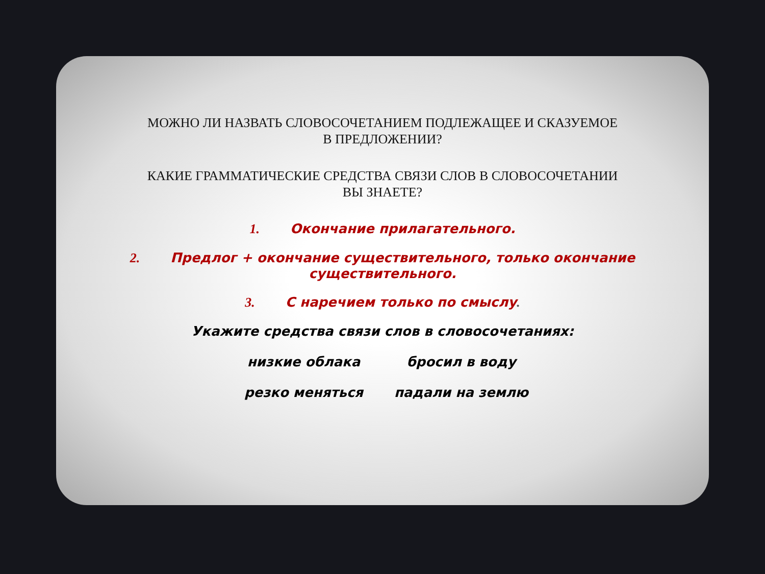МОЖНО ЛИ НАЗВАТЬ СЛОВОСОЧЕТАНИЕМ ПОДЛЕЖАЩЕЕ И СКАЗУЕМОЕ
В ПРЕДЛОЖЕНИИ?
КАКИЕ ГРАММАТИЧЕСКИЕ СРЕДСТВА СВЯЗИ СЛОВ В СЛОВОСОЧЕТАНИИ
ВЫ ЗНАЕТЕ?
1. Окончание прилагательного.
2. Предлог + окончание существительного, только окончание существительного.
3. С наречием только по смыслу.
Укажите средства связи слов в словосочетаниях:
низкие облака бросил в воду
резко меняться падали на землю